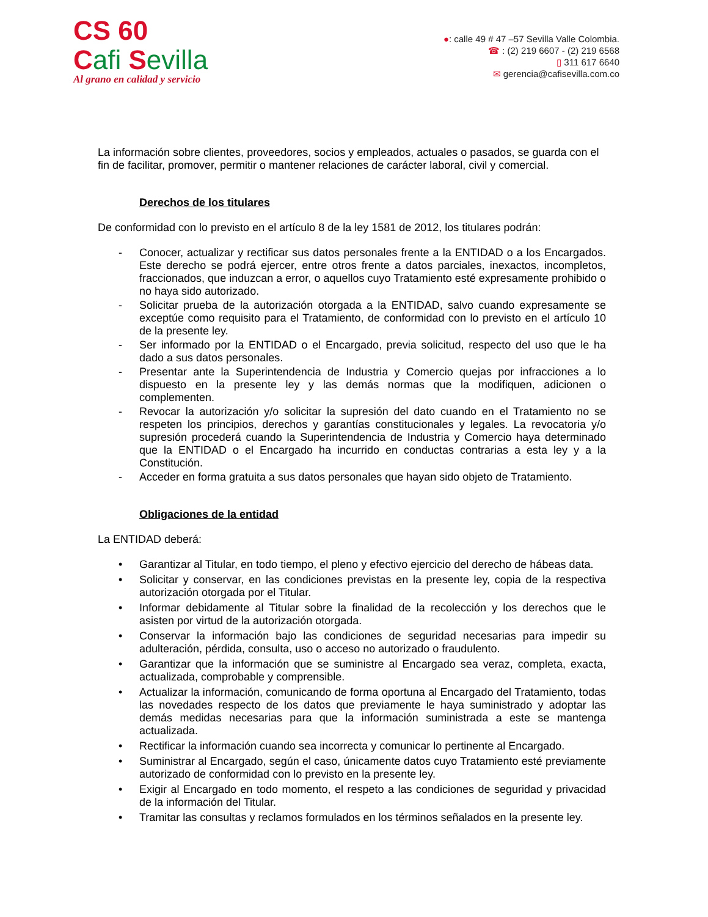CS 60
Cafi Sevilla
Al grano en calidad y servicio
●: calle 49 # 47 –57 Sevilla Valle Colombia.
☎ : (2) 219 6607 - (2) 219 6568
▯ 311 617 6640
✉ gerencia@cafisevilla.com.co
La información sobre clientes, proveedores, socios y empleados, actuales o pasados, se guarda con el fin de facilitar, promover, permitir o mantener relaciones de carácter laboral, civil y comercial.
Derechos de los titulares
De conformidad con lo previsto en el artículo 8 de la ley 1581 de 2012, los titulares podrán:
- Conocer, actualizar y rectificar sus datos personales frente a la ENTIDAD o a los Encargados. Este derecho se podrá ejercer, entre otros frente a datos parciales, inexactos, incompletos, fraccionados, que induzcan a error, o aquellos cuyo Tratamiento esté expresamente prohibido o no haya sido autorizado.
- Solicitar prueba de la autorización otorgada a la ENTIDAD, salvo cuando expresamente se exceptúe como requisito para el Tratamiento, de conformidad con lo previsto en el artículo 10 de la presente ley.
- Ser informado por la ENTIDAD o el Encargado, previa solicitud, respecto del uso que le ha dado a sus datos personales.
- Presentar ante la Superintendencia de Industria y Comercio quejas por infracciones a lo dispuesto en la presente ley y las demás normas que la modifiquen, adicionen o complementen.
- Revocar la autorización y/o solicitar la supresión del dato cuando en el Tratamiento no se respeten los principios, derechos y garantías constitucionales y legales. La revocatoria y/o supresión procederá cuando la Superintendencia de Industria y Comercio haya determinado que la ENTIDAD o el Encargado ha incurrido en conductas contrarias a esta ley y a la Constitución.
- Acceder en forma gratuita a sus datos personales que hayan sido objeto de Tratamiento.
Obligaciones de la entidad
La ENTIDAD deberá:
• Garantizar al Titular, en todo tiempo, el pleno y efectivo ejercicio del derecho de hábeas data.
• Solicitar y conservar, en las condiciones previstas en la presente ley, copia de la respectiva autorización otorgada por el Titular.
• Informar debidamente al Titular sobre la finalidad de la recolección y los derechos que le asisten por virtud de la autorización otorgada.
• Conservar la información bajo las condiciones de seguridad necesarias para impedir su adulteración, pérdida, consulta, uso o acceso no autorizado o fraudulento.
• Garantizar que la información que se suministre al Encargado sea veraz, completa, exacta, actualizada, comprobable y comprensible.
• Actualizar la información, comunicando de forma oportuna al Encargado del Tratamiento, todas las novedades respecto de los datos que previamente le haya suministrado y adoptar las demás medidas necesarias para que la información suministrada a este se mantenga actualizada.
• Rectificar la información cuando sea incorrecta y comunicar lo pertinente al Encargado.
• Suministrar al Encargado, según el caso, únicamente datos cuyo Tratamiento esté previamente autorizado de conformidad con lo previsto en la presente ley.
• Exigir al Encargado en todo momento, el respeto a las condiciones de seguridad y privacidad de la información del Titular.
• Tramitar las consultas y reclamos formulados en los términos señalados en la presente ley.